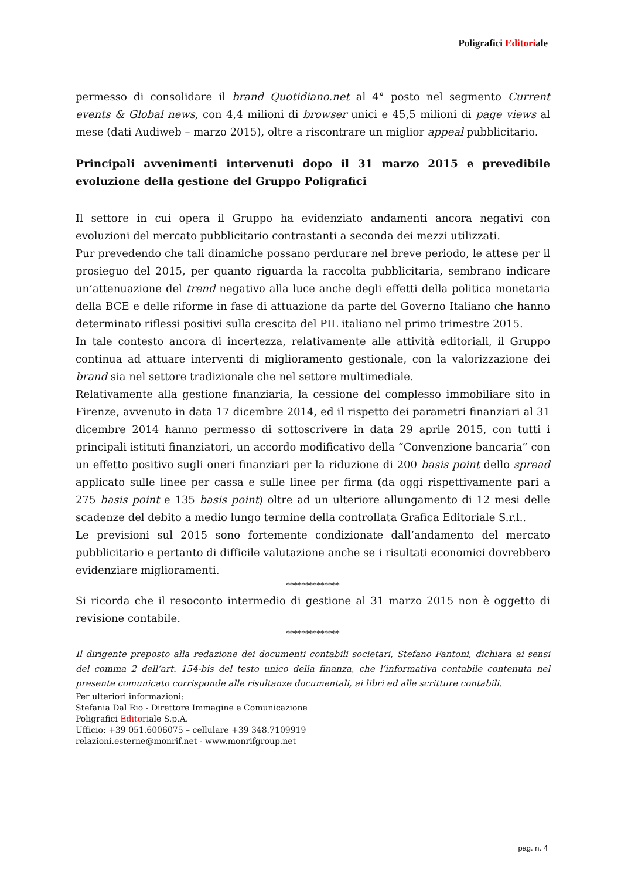Poligrafici Editoriale
permesso di consolidare il brand Quotidiano.net al 4° posto nel segmento Current events & Global news, con 4,4 milioni di browser unici e 45,5 milioni di page views al mese (dati Audiweb – marzo 2015), oltre a riscontrare un miglior appeal pubblicitario.
Principali avvenimenti intervenuti dopo il 31 marzo 2015 e prevedibile evoluzione della gestione del Gruppo Poligrafici
Il settore in cui opera il Gruppo ha evidenziato andamenti ancora negativi con evoluzioni del mercato pubblicitario contrastanti a seconda dei mezzi utilizzati.
Pur prevedendo che tali dinamiche possano perdurare nel breve periodo, le attese per il prosieguo del 2015, per quanto riguarda la raccolta pubblicitaria, sembrano indicare un’attenuazione del trend negativo alla luce anche degli effetti della politica monetaria della BCE e delle riforme in fase di attuazione da parte del Governo Italiano che hanno determinato riflessi positivi sulla crescita del PIL italiano nel primo trimestre 2015.
In tale contesto ancora di incertezza, relativamente alle attività editoriali, il Gruppo continua ad attuare interventi di miglioramento gestionale, con la valorizzazione dei brand sia nel settore tradizionale che nel settore multimediale.
Relativamente alla gestione finanziaria, la cessione del complesso immobiliare sito in Firenze, avvenuto in data 17 dicembre 2014, ed il rispetto dei parametri finanziari al 31 dicembre 2014 hanno permesso di sottoscrivere in data 29 aprile 2015, con tutti i principali istituti finanziatori, un accordo modificativo della “Convenzione bancaria” con un effetto positivo sugli oneri finanziari per la riduzione di 200 basis point dello spread applicato sulle linee per cassa e sulle linee per firma (da oggi rispettivamente pari a 275 basis point e 135 basis point) oltre ad un ulteriore allungamento di 12 mesi delle scadenze del debito a medio lungo termine della controllata Grafica Editoriale S.r.l..
Le previsioni sul 2015 sono fortemente condizionate dall’andamento del mercato pubblicitario e pertanto di difficile valutazione anche se i risultati economici dovrebbero evidenziare miglioramenti.
**************
Si ricorda che il resoconto intermedio di gestione al 31 marzo 2015 non è oggetto di revisione contabile.
**************
Il dirigente preposto alla redazione dei documenti contabili societari, Stefano Fantoni, dichiara ai sensi del comma 2 dell’art. 154-bis del testo unico della finanza, che l’informativa contabile contenuta nel presente comunicato corrisponde alle risultanze documentali, ai libri ed alle scritture contabili.
Per ulteriori informazioni:
Stefania Dal Rio - Direttore Immagine e Comunicazione
Poligrafici Editoriale S.p.A.
Ufficio: +39 051.6006075 – cellulare +39 348.7109919
relazioni.esterne@monrif.net - www.monrifgroup.net
pag. n. 4